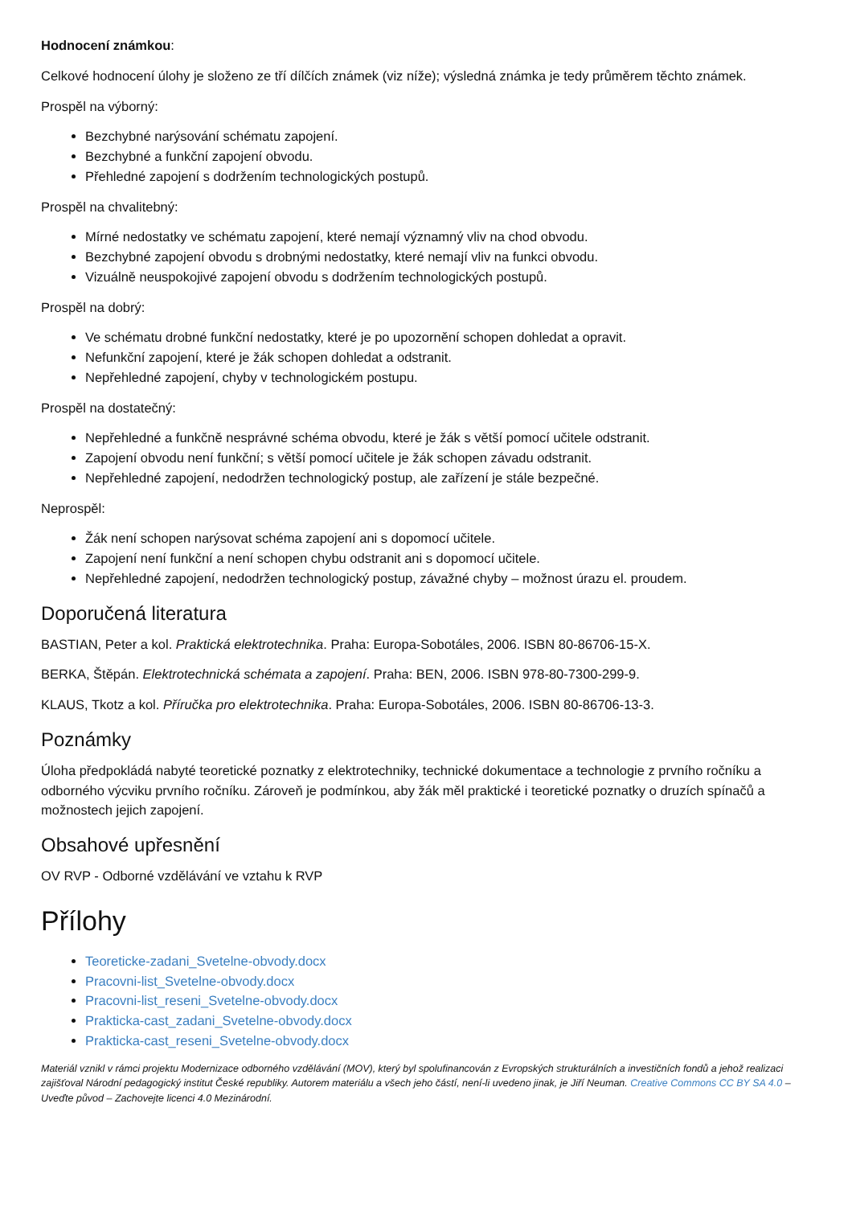Hodnocení známkou:
Celkové hodnocení úlohy je složeno ze tří dílčích známek (viz níže); výsledná známka je tedy průměrem těchto známek.
Prospěl na výborný:
Bezchybné narýsování schématu zapojení.
Bezchybné a funkční zapojení obvodu.
Přehledné zapojení s dodržením technologických postupů.
Prospěl na chvalitebný:
Mírné nedostatky ve schématu zapojení, které nemají významný vliv na chod obvodu.
Bezchybné zapojení obvodu s drobnými nedostatky, které nemají vliv na funkci obvodu.
Vizuálně neuspokojivé zapojení obvodu s dodržením technologických postupů.
Prospěl na dobrý:
Ve schématu drobné funkční nedostatky, které je po upozornění schopen dohledat a opravit.
Nefunkční zapojení, které je žák schopen dohledat a odstranit.
Nepřehledné zapojení, chyby v technologickém postupu.
Prospěl na dostatečný:
Nepřehledné a funkčně nesprávné schéma obvodu, které je žák s větší pomocí učitele odstranit.
Zapojení obvodu není funkční; s větší pomocí učitele je žák schopen závadu odstranit.
Nepřehledné zapojení, nedodržen technologický postup, ale zařízení je stále bezpečné.
Neprospěl:
Žák není schopen narýsovat schéma zapojení ani s dopomocí učitele.
Zapojení není funkční a není schopen chybu odstranit ani s dopomocí učitele.
Nepřehledné zapojení, nedodržen technologický postup, závažné chyby – možnost úrazu el. proudem.
Doporučená literatura
BASTIAN, Peter a kol. Praktická elektrotechnika. Praha: Europa-Sobotáles, 2006. ISBN 80-86706-15-X.
BERKA, Štěpán. Elektrotechnická schémata a zapojení. Praha: BEN, 2006. ISBN 978-80-7300-299-9.
KLAUS, Tkotz a kol. Příručka pro elektrotechnika. Praha: Europa-Sobotáles, 2006. ISBN 80-86706-13-3.
Poznámky
Úloha předpokládá nabyté teoretické poznatky z elektrotechniky, technické dokumentace a technologie z prvního ročníku a odborného výcviku prvního ročníku. Zároveň je podmínkou, aby žák měl praktické i teoretické poznatky o druzích spínačů a možnostech jejich zapojení.
Obsahové upřesnění
OV RVP - Odborné vzdělávání ve vztahu k RVP
Přílohy
Teoreticke-zadani_Svetelne-obvody.docx
Pracovni-list_Svetelne-obvody.docx
Pracovni-list_reseni_Svetelne-obvody.docx
Prakticka-cast_zadani_Svetelne-obvody.docx
Prakticka-cast_reseni_Svetelne-obvody.docx
Materiál vznikl v rámci projektu Modernizace odborného vzdělávání (MOV), který byl spolufinancován z Evropských strukturálních a investičních fondů a jehož realizaci zajišťoval Národní pedagogický institut České republiky. Autorem materiálu a všech jeho částí, není-li uvedeno jinak, je Jiří Neuman. Creative Commons CC BY SA 4.0 – Uveďte původ – Zachovejte licenci 4.0 Mezinárodní.